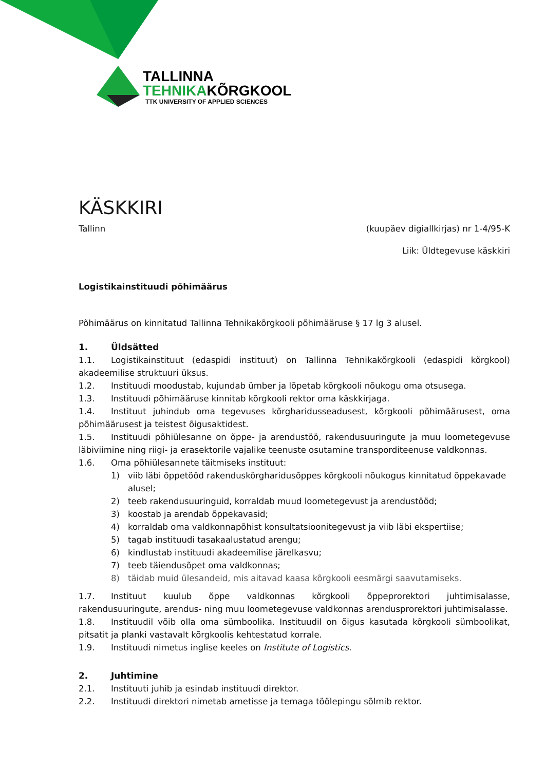TALLINNA
TEHNIKAKÕRGKOOL
TTK UNIVERSITY OF APPLIED SCIENCES
KÄSKKIRI
Tallinn (kuupäev digiallkirjas) nr 1-4/95-K
Liik: Üldtegevuse käskkiri
Logistikainstituudi põhimäärus
Põhimäärus on kinnitatud Tallinna Tehnikakõrgkooli põhimääruse § 17 lg 3 alusel.
1. Üldsätted
1.1. Logistikainstituut (edaspidi instituut) on Tallinna Tehnikakõrgkooli (edaspidi kõrgkool) akadeemilise struktuuri üksus.
1.2. Instituudi moodustab, kujundab ümber ja lõpetab kõrgkooli nõukogu oma otsusega.
1.3. Instituudi põhimääruse kinnitab kõrgkooli rektor oma käskkirjaga.
1.4. Instituut juhindub oma tegevuses kõrgharidusseadusest, kõrgkooli põhimäärusest, oma põhimäärusest ja teistest õigusaktidest.
1.5. Instituudi põhiülesanne on õppe- ja arendustöö, rakendusuuringute ja muu loometegevuse läbiviimine ning riigi- ja erasektorile vajalike teenuste osutamine transporditeenuse valdkonnas.
1.6. Oma põhiülesannete täitmiseks instituut:
1) viib läbi õppetööd rakenduskõrgharidusõppes kõrgkooli nõukogus kinnitatud õppekavade alusel;
2) teeb rakendusuuringuid, korraldab muud loometegevust ja arendustööd;
3) koostab ja arendab õppekavasid;
4) korraldab oma valdkonnapõhist konsultatsioonitegevust ja viib läbi ekspertiise;
5) tagab instituudi tasakaalustatud arengu;
6) kindlustab instituudi akadeemilise järelkasvu;
7) teeb täiendusõpet oma valdkonnas;
8) täidab muid ülesandeid, mis aitavad kaasa kõrgkooli eesmärgi saavutamiseks.
1.7. Instituut kuulub õppe valdkonnas kõrgkooli õppeprorektori juhtimisalasse, rakendusuuringute, arendus- ning muu loometegevuse valdkonnas arendusprorektori juhtimisalasse.
1.8. Instituudil võib olla oma sümboolika. Instituudil on õigus kasutada kõrgkooli sümboolikat, pitsatit ja planki vastavalt kõrgkoolis kehtestatud korrale.
1.9. Instituudi nimetus inglise keeles on Institute of Logistics.
2. Juhtimine
2.1. Instituuti juhib ja esindab instituudi direktor.
2.2. Instituudi direktori nimetab ametisse ja temaga töölepingu sõlmib rektor.